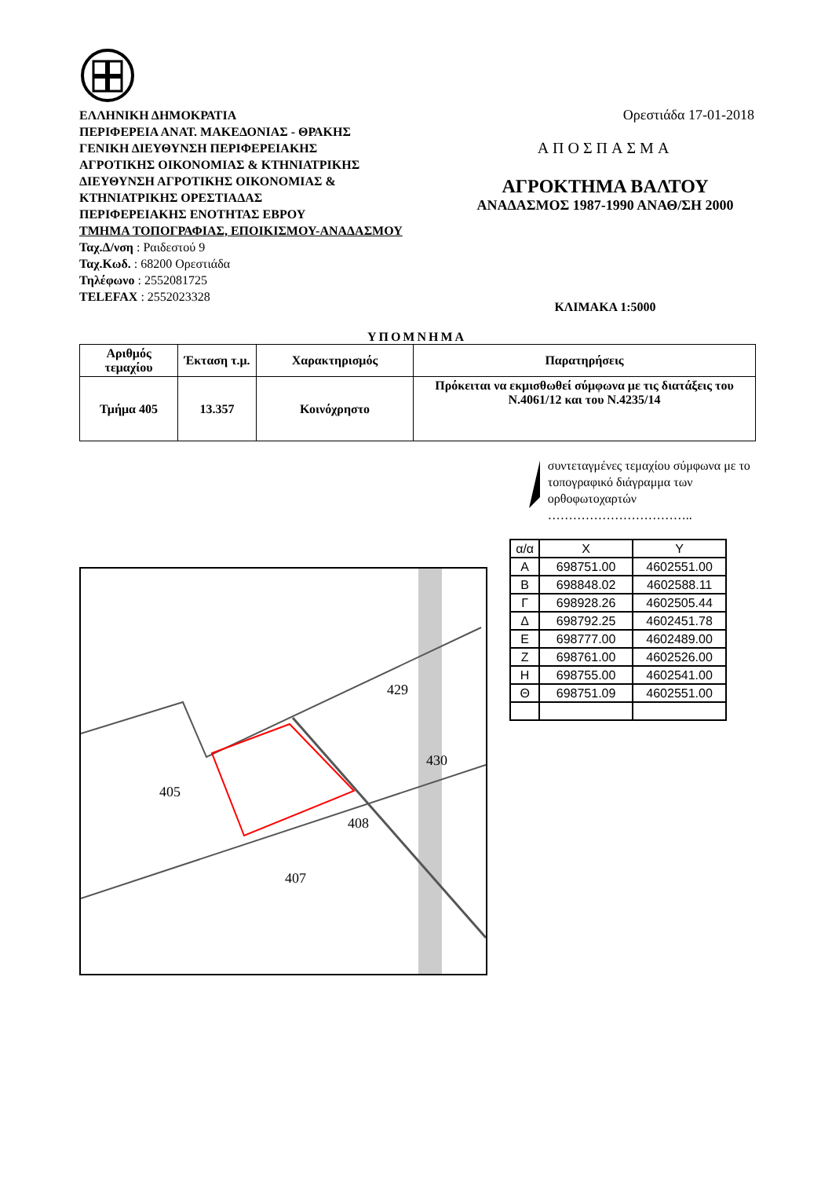ΕΛΛΗΝΙΚΗ ΔΗΜΟΚΡΑΤΙΑ
ΠΕΡΙΦΕΡΕΙΑ ΑΝΑΤ. ΜΑΚΕΔΟΝΙΑΣ - ΘΡΑΚΗΣ
ΓΕΝΙΚΗ ΔΙΕΥΘΥΝΣΗ ΠΕΡΙΦΕΡΕΙΑΚΗΣ
ΑΓΡΟΤΙΚΗΣ ΟΙΚΟΝΟΜΙΑΣ & ΚΤΗΝΙΑΤΡΙΚΗΣ
ΔΙΕΥΘΥΝΣΗ ΑΓΡΟΤΙΚΗΣ ΟΙΚΟΝΟΜΙΑΣ &
ΚΤΗΝΙΑΤΡΙΚΗΣ ΟΡΕΣΤΙΑΔΑΣ
ΠΕΡΙΦΕΡΕΙΑΚΗΣ ΕΝΟΤΗΤΑΣ ΕΒΡΟΥ
ΤΜΗΜΑ ΤΟΠΟΓΡΑΦΙΑΣ, ΕΠΟΙΚΙΣΜΟΥ-ΑΝΑΔΑΣΜΟΥ
Ταχ.Δ/νση : Ραιδεστού 9
Ταχ.Κωδ. : 68200 Ορεστιάδα
Τηλέφωνο : 2552081725
TELEFAX : 2552023328
Ορεστιάδα 17-01-2018
ΑΠΟΣΠΑΣΜΑ
ΑΓΡΟΚΤΗΜΑ ΒΑΛΤΟΥ
ΑΝΑΔΑΣΜΟΣ 1987-1990 ΑΝΑΘ/ΣΗ 2000
ΚΛΙΜΑΚΑ 1:5000
ΥΠΟΜΝΗΜΑ
| Αριθμός τεμαχίου | Έκταση τ.μ. | Χαρακτηρισμός | Παρατηρήσεις |
| --- | --- | --- | --- |
| Τμήμα 405 | 13.357 | Κοινόχρηστο | Πρόκειται να εκμισθωθεί σύμφωνα με τις διατάξεις του Ν.4061/12 και του Ν.4235/14 |
405
408
407
429
430
συντεταγμένες τεμαχίου σύμφωνα με το τοπογραφικό διάγραμμα των ορθοφωτοχαρτών
……………………………..
| α/α | X | Y |
| --- | --- | --- |
| Α | 698751.00 | 4602551.00 |
| Β | 698848.02 | 4602588.11 |
| Γ | 698928.26 | 4602505.44 |
| Δ | 698792.25 | 4602451.78 |
| Ε | 698777.00 | 4602489.00 |
| Ζ | 698761.00 | 4602526.00 |
| Η | 698755.00 | 4602541.00 |
| Θ | 698751.09 | 4602551.00 |